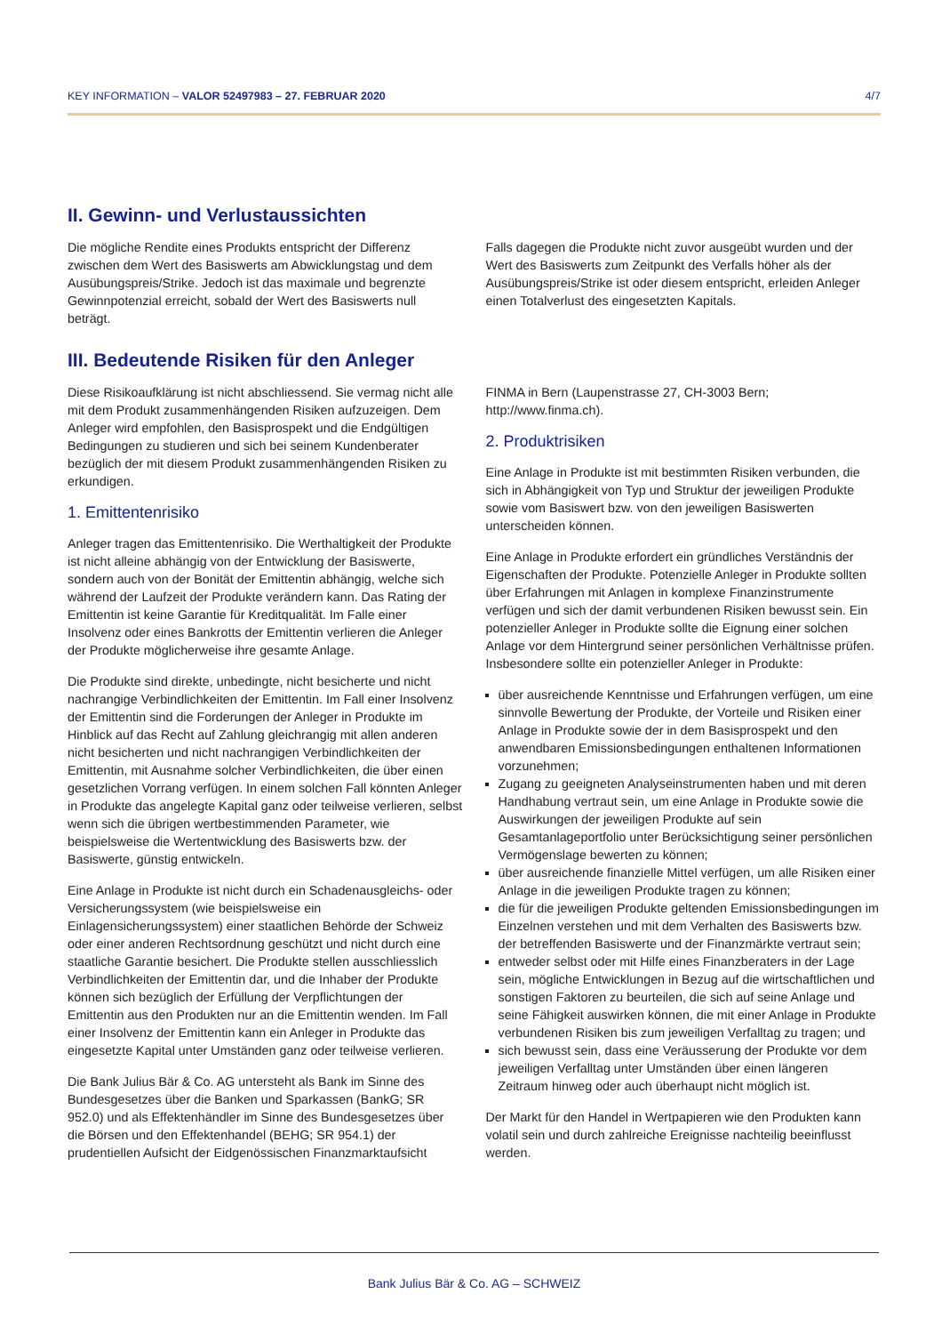KEY INFORMATION – VALOR 52497983 – 27. FEBRUAR 2020 4/7
II. Gewinn- und Verlustaussichten
Die mögliche Rendite eines Produkts entspricht der Differenz zwischen dem Wert des Basiswerts am Abwicklungstag und dem Ausübungspreis/Strike. Jedoch ist das maximale und begrenzte Gewinnpotenzial erreicht, sobald der Wert des Basiswerts null beträgt.
Falls dagegen die Produkte nicht zuvor ausgeübt wurden und der Wert des Basiswerts zum Zeitpunkt des Verfalls höher als der Ausübungspreis/Strike ist oder diesem entspricht, erleiden Anleger einen Totalverlust des eingesetzten Kapitals.
III. Bedeutende Risiken für den Anleger
Diese Risikoaufklärung ist nicht abschliessend. Sie vermag nicht alle mit dem Produkt zusammenhängenden Risiken aufzuzeigen. Dem Anleger wird empfohlen, den Basisprospekt und die Endgültigen Bedingungen zu studieren und sich bei seinem Kundenberater bezüglich der mit diesem Produkt zusammenhängenden Risiken zu erkundigen.
1. Emittentenrisiko
Anleger tragen das Emittentenrisiko. Die Werthaltigkeit der Produkte ist nicht alleine abhängig von der Entwicklung der Basiswerte, sondern auch von der Bonität der Emittentin abhängig, welche sich während der Laufzeit der Produkte verändern kann. Das Rating der Emittentin ist keine Garantie für Kreditqualität. Im Falle einer Insolvenz oder eines Bankrotts der Emittentin verlieren die Anleger der Produkte möglicherweise ihre gesamte Anlage.
Die Produkte sind direkte, unbedingte, nicht besicherte und nicht nachrangige Verbindlichkeiten der Emittentin. Im Fall einer Insolvenz der Emittentin sind die Forderungen der Anleger in Produkte im Hinblick auf das Recht auf Zahlung gleichrangig mit allen anderen nicht besicherten und nicht nachrangigen Verbindlichkeiten der Emittentin, mit Ausnahme solcher Verbindlichkeiten, die über einen gesetzlichen Vorrang verfügen. In einem solchen Fall könnten Anleger in Produkte das angelegte Kapital ganz oder teilweise verlieren, selbst wenn sich die übrigen wertbestimmenden Parameter, wie beispielsweise die Wertentwicklung des Basiswerts bzw. der Basiswerte, günstig entwickeln.
Eine Anlage in Produkte ist nicht durch ein Schadenausgleichs- oder Versicherungssystem (wie beispielsweise ein Einlagensicherungssystem) einer staatlichen Behörde der Schweiz oder einer anderen Rechtsordnung geschützt und nicht durch eine staatliche Garantie besichert. Die Produkte stellen ausschliesslich Verbindlichkeiten der Emittentin dar, und die Inhaber der Produkte können sich bezüglich der Erfüllung der Verpflichtungen der Emittentin aus den Produkten nur an die Emittentin wenden. Im Fall einer Insolvenz der Emittentin kann ein Anleger in Produkte das eingesetzte Kapital unter Umständen ganz oder teilweise verlieren.
Die Bank Julius Bär & Co. AG untersteht als Bank im Sinne des Bundesgesetzes über die Banken und Sparkassen (BankG; SR 952.0) und als Effektenhändler im Sinne des Bundesgesetzes über die Börsen und den Effektenhandel (BEHG; SR 954.1) der prudentiellen Aufsicht der Eidgenössischen Finanzmarktaufsicht
FINMA in Bern (Laupenstrasse 27, CH-3003 Bern; http://www.finma.ch).
2. Produktrisiken
Eine Anlage in Produkte ist mit bestimmten Risiken verbunden, die sich in Abhängigkeit von Typ und Struktur der jeweiligen Produkte sowie vom Basiswert bzw. von den jeweiligen Basiswerten unterscheiden können.
Eine Anlage in Produkte erfordert ein gründliches Verständnis der Eigenschaften der Produkte. Potenzielle Anleger in Produkte sollten über Erfahrungen mit Anlagen in komplexe Finanzinstrumente verfügen und sich der damit verbundenen Risiken bewusst sein. Ein potenzieller Anleger in Produkte sollte die Eignung einer solchen Anlage vor dem Hintergrund seiner persönlichen Verhältnisse prüfen. Insbesondere sollte ein potenzieller Anleger in Produkte:
über ausreichende Kenntnisse und Erfahrungen verfügen, um eine sinnvolle Bewertung der Produkte, der Vorteile und Risiken einer Anlage in Produkte sowie der in dem Basisprospekt und den anwendbaren Emissionsbedingungen enthaltenen Informationen vorzunehmen;
Zugang zu geeigneten Analyseinstrumenten haben und mit deren Handhabung vertraut sein, um eine Anlage in Produkte sowie die Auswirkungen der jeweiligen Produkte auf sein Gesamtanlageportfolio unter Berücksichtigung seiner persönlichen Vermögenslage bewerten zu können;
über ausreichende finanzielle Mittel verfügen, um alle Risiken einer Anlage in die jeweiligen Produkte tragen zu können;
die für die jeweiligen Produkte geltenden Emissionsbedingungen im Einzelnen verstehen und mit dem Verhalten des Basiswerts bzw. der betreffenden Basiswerte und der Finanzmärkte vertraut sein;
entweder selbst oder mit Hilfe eines Finanzberaters in der Lage sein, mögliche Entwicklungen in Bezug auf die wirtschaftlichen und sonstigen Faktoren zu beurteilen, die sich auf seine Anlage und seine Fähigkeit auswirken können, die mit einer Anlage in Produkte verbundenen Risiken bis zum jeweiligen Verfalltag zu tragen; und
sich bewusst sein, dass eine Veräusserung der Produkte vor dem jeweiligen Verfalltag unter Umständen über einen längeren Zeitraum hinweg oder auch überhaupt nicht möglich ist.
Der Markt für den Handel in Wertpapieren wie den Produkten kann volatil sein und durch zahlreiche Ereignisse nachteilig beeinflusst werden.
Bank Julius Bär & Co. AG – SCHWEIZ